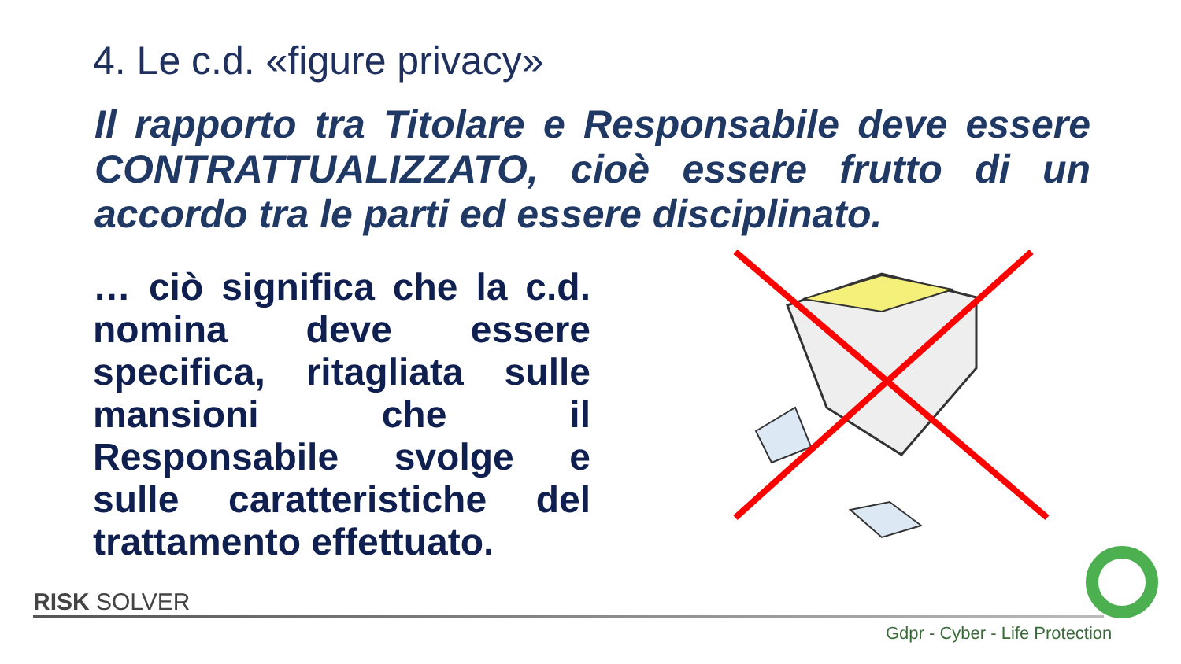4. Le c.d. «figure privacy»
Il rapporto tra Titolare e Responsabile deve essere CONTRATTUALIZZATO, cioè essere frutto di un accordo tra le parti ed essere disciplinato.
… ciò significa che la c.d. nomina deve essere specifica, ritagliata sulle mansioni che il Responsabile svolge e sulle caratteristiche del trattamento effettuato.
RISK SOLVER
Gdpr - Cyber - Life Protection